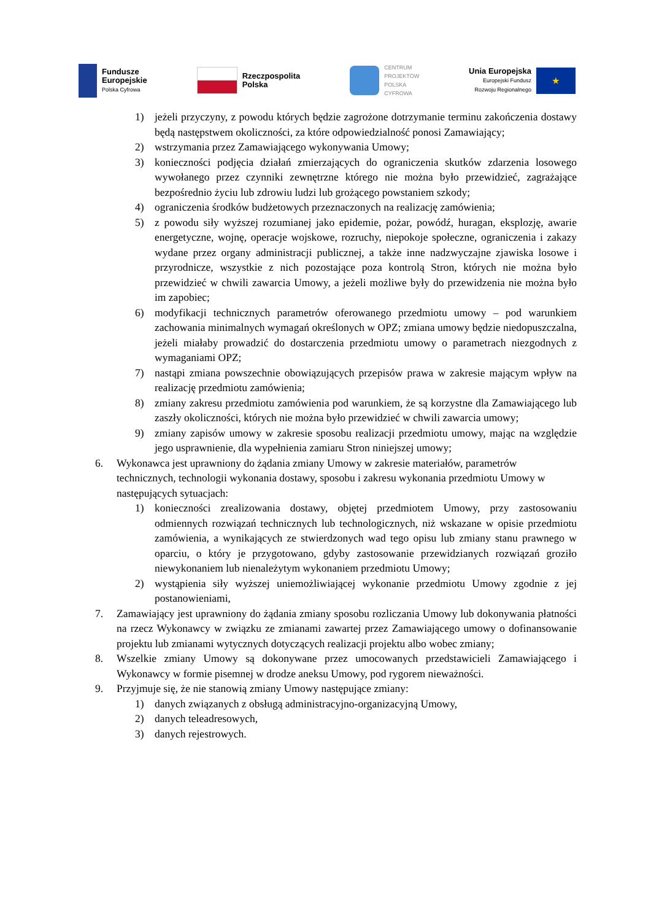Fundusze
Europejskie
Polska Cyfrowa
Rzeczpospolita
Polska
CENTRUM
PROJEKTÓW
POLSKA
CYFROWA
Unia Europejska
Europejski Fundusz
Rozwoju Regionalnego
★
1) jeżeli przyczyny, z powodu których będzie zagrożone dotrzymanie terminu zakończenia dostawy będą następstwem okoliczności, za które odpowiedzialność ponosi Zamawiający;
2) wstrzymania przez Zamawiającego wykonywania Umowy;
3) konieczności podjęcia działań zmierzających do ograniczenia skutków zdarzenia losowego wywołanego przez czynniki zewnętrzne którego nie można było przewidzieć, zagrażające bezpośrednio życiu lub zdrowiu ludzi lub grożącego powstaniem szkody;
4) ograniczenia środków budżetowych przeznaczonych na realizację zamówienia;
5) z powodu siły wyższej rozumianej jako epidemie, pożar, powódź, huragan, eksplozję, awarie energetyczne, wojnę, operacje wojskowe, rozruchy, niepokoje społeczne, ograniczenia i zakazy wydane przez organy administracji publicznej, a także inne nadzwyczajne zjawiska losowe i przyrodnicze, wszystkie z nich pozostające poza kontrolą Stron, których nie można było przewidzieć w chwili zawarcia Umowy, a jeżeli możliwe były do przewidzenia nie można było im zapobiec;
6) modyfikacji technicznych parametrów oferowanego przedmiotu umowy – pod warunkiem zachowania minimalnych wymagań określonych w OPZ; zmiana umowy będzie niedopuszczalna, jeżeli miałaby prowadzić do dostarczenia przedmiotu umowy o parametrach niezgodnych z wymaganiami OPZ;
7) nastąpi zmiana powszechnie obowiązujących przepisów prawa w zakresie mającym wpływ na realizację przedmiotu zamówienia;
8) zmiany zakresu przedmiotu zamówienia pod warunkiem, że są korzystne dla Zamawiającego lub zaszły okoliczności, których nie można było przewidzieć w chwili zawarcia umowy;
9) zmiany zapisów umowy w zakresie sposobu realizacji przedmiotu umowy, mając na względzie jego usprawnienie, dla wypełnienia zamiaru Stron niniejszej umowy;
6. Wykonawca jest uprawniony do żądania zmiany Umowy w zakresie materiałów, parametrów technicznych, technologii wykonania dostawy, sposobu i zakresu wykonania przedmiotu Umowy w następujących sytuacjach:
1) konieczności zrealizowania dostawy, objętej przedmiotem Umowy, przy zastosowaniu odmiennych rozwiązań technicznych lub technologicznych, niż wskazane w opisie przedmiotu zamówienia, a wynikających ze stwierdzonych wad tego opisu lub zmiany stanu prawnego w oparciu, o który je przygotowano, gdyby zastosowanie przewidzianych rozwiązań groziło niewykonaniem lub nienależytym wykonaniem przedmiotu Umowy;
2) wystąpienia siły wyższej uniemożliwiającej wykonanie przedmiotu Umowy zgodnie z jej postanowieniami,
7. Zamawiający jest uprawniony do żądania zmiany sposobu rozliczania Umowy lub dokonywania płatności na rzecz Wykonawcy w związku ze zmianami zawartej przez Zamawiającego umowy o dofinansowanie projektu lub zmianami wytycznych dotyczących realizacji projektu albo wobec zmiany;
8. Wszelkie zmiany Umowy są dokonywane przez umocowanych przedstawicieli Zamawiającego i Wykonawcy w formie pisemnej w drodze aneksu Umowy, pod rygorem nieważności.
9. Przyjmuje się, że nie stanowią zmiany Umowy następujące zmiany:
1) danych związanych z obsługą administracyjno-organizacyjną Umowy,
2) danych teleadresowych,
3) danych rejestrowych.